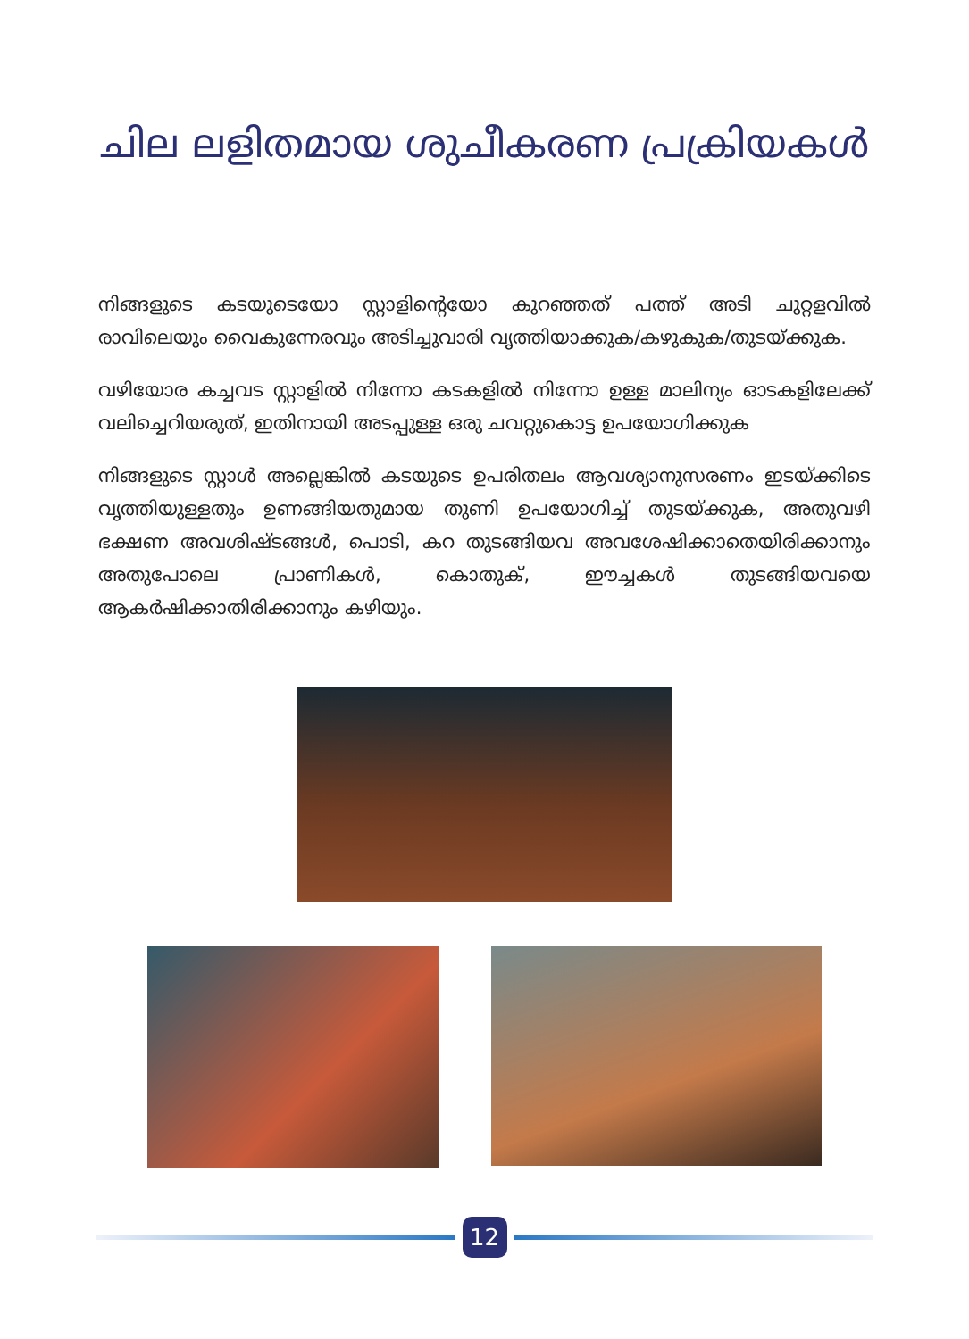ചില ലളിതമായ ശുചീകരണ പ്രക്രിയകൾ
നിങ്ങളുടെ കടയുടെയോ സ്റ്റാളിന്റെയോ കുറഞ്ഞത് പത്ത് അടി ചുറ്റളവിൽ രാവിലെയും വൈകുന്നേരവും അടിച്ചുവാരി വൃത്തിയാക്കുക/കഴുകുക/തുടയ്ക്കുക.
വഴിയോര കച്ചവട സ്റ്റാളിൽ നിന്നോ കടകളിൽ നിന്നോ ഉള്ള മാലിന്യം ഓടകളിലേക്ക് വലിച്ചെറിയരുത്, ഇതിനായി അടപ്പുള്ള ഒരു ചവറ്റുകൊട്ട ഉപയോഗിക്കുക
നിങ്ങളുടെ സ്റ്റാൾ അല്ലെങ്കിൽ കടയുടെ ഉപരിതലം ആവശ്യാനുസരണം ഇടയ്ക്കിടെ വൃത്തിയുള്ളതും ഉണങ്ങിയതുമായ തുണി ഉപയോഗിച്ച് തുടയ്ക്കുക, അതുവഴി ഭക്ഷണ അവശിഷ്ടങ്ങൾ, പൊടി, കറ തുടങ്ങിയവ അവശേഷിക്കാതെയിരിക്കാനും അതുപോലെ പ്രാണികൾ, കൊതുക്, ഈച്ചകൾ തുടങ്ങിയവയെ ആകർഷിക്കാതിരിക്കാനും കഴിയും.
12